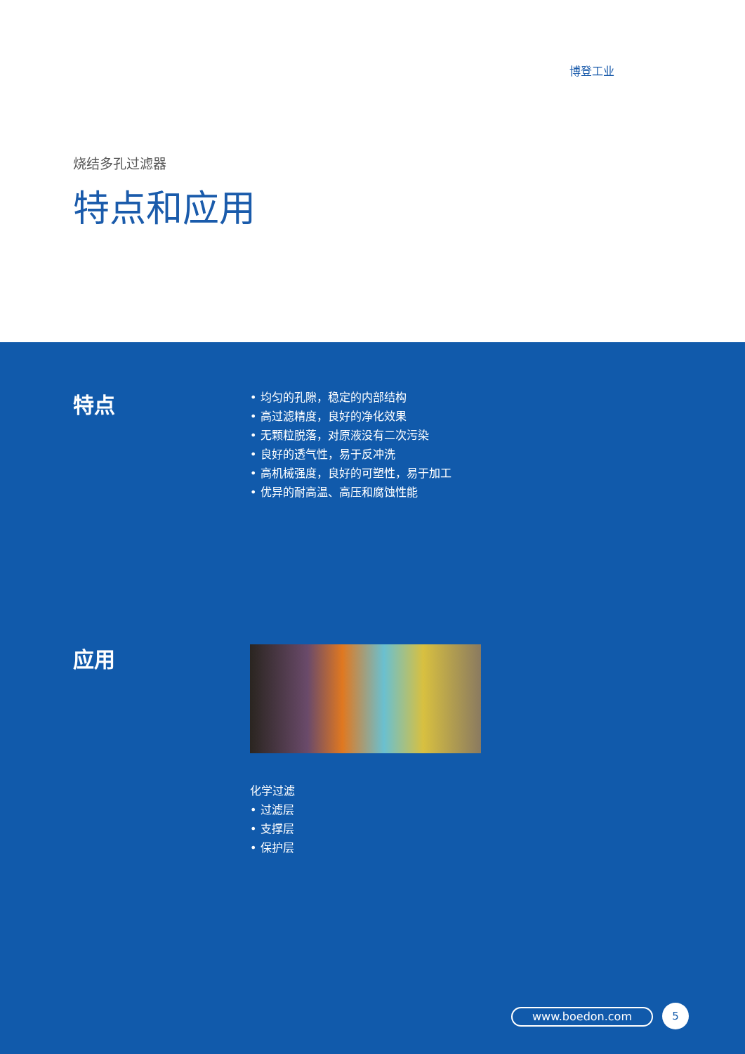博登工业
烧结多孔过滤器
特点和应用
特点
• 均匀的孔隙，稳定的内部结构
• 高过滤精度，良好的净化效果
• 无颗粒脱落，对原液没有二次污染
• 良好的透气性，易于反冲洗
• 高机械强度，良好的可塑性，易于加工
• 优异的耐高温、高压和腐蚀性能
应用
化学过滤
• 过滤层
• 支撑层
• 保护层
www.boedon.com 5